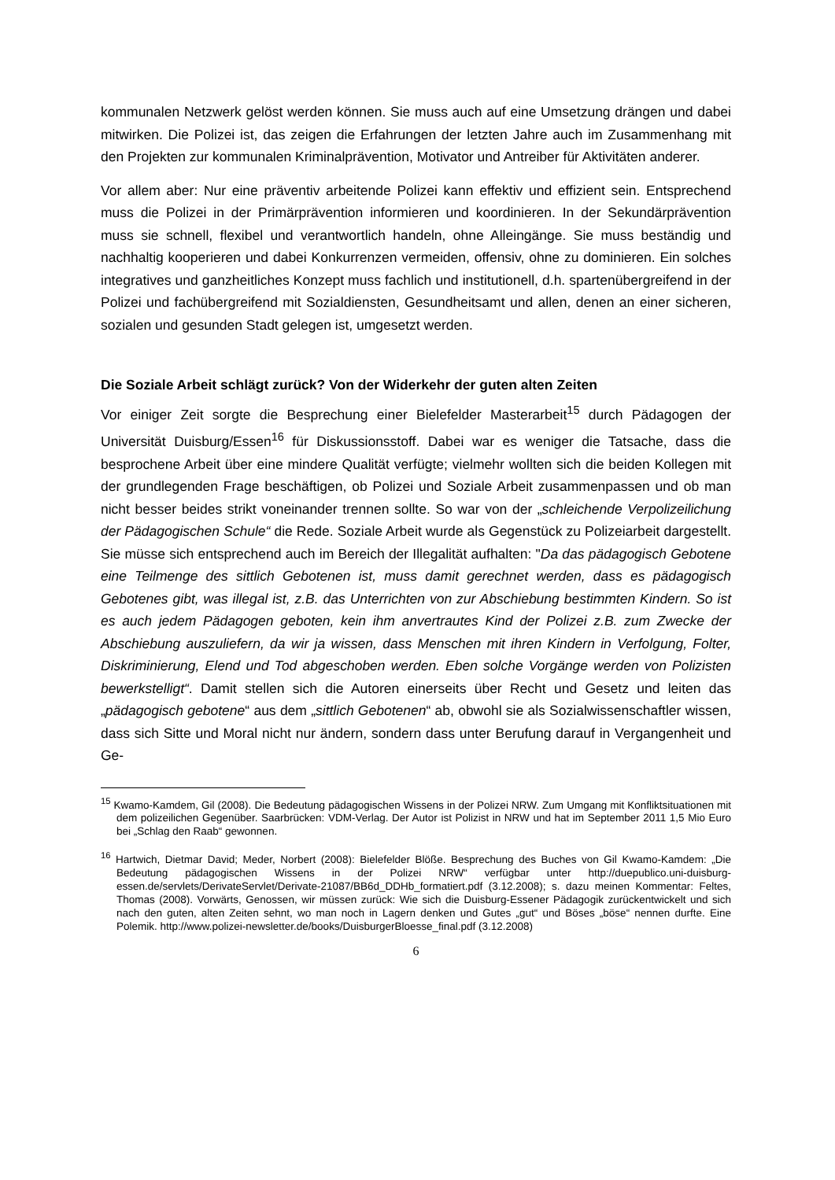kommunalen Netzwerk gelöst werden können. Sie muss auch auf eine Umsetzung drängen und dabei mitwirken. Die Polizei ist, das zeigen die Erfahrungen der letzten Jahre auch im Zusammenhang mit den Projekten zur kommunalen Kriminalprävention, Motivator und Antreiber für Aktivitäten anderer.
Vor allem aber: Nur eine präventiv arbeitende Polizei kann effektiv und effizient sein. Entsprechend muss die Polizei in der Primärprävention informieren und koordinieren. In der Sekundärprävention muss sie schnell, flexibel und verantwortlich handeln, ohne Alleingänge. Sie muss beständig und nachhaltig kooperieren und dabei Konkurrenzen vermeiden, offensiv, ohne zu dominieren. Ein solches integratives und ganzheitliches Konzept muss fachlich und institutionell, d.h. spartenübergreifend in der Polizei und fachübergreifend mit Sozialdiensten, Gesundheitsamt und allen, denen an einer sicheren, sozialen und gesunden Stadt gelegen ist, umgesetzt werden.
Die Soziale Arbeit schlägt zurück? Von der Widerkehr der guten alten Zeiten
Vor einiger Zeit sorgte die Besprechung einer Bielefelder Masterarbeit<sup>15</sup> durch Pädagogen der Universität Duisburg/Essen<sup>16</sup> für Diskussionsstoff. Dabei war es weniger die Tatsache, dass die besprochene Arbeit über eine mindere Qualität verfügte; vielmehr wollten sich die beiden Kollegen mit der grundlegenden Frage beschäftigen, ob Polizei und Soziale Arbeit zusammenpassen und ob man nicht besser beides strikt voneinander trennen sollte. So war von der „schleichende Verpolizeilichung der Pädagogischen Schule“ die Rede. Soziale Arbeit wurde als Gegenstück zu Polizeiarbeit dargestellt. Sie müsse sich entsprechend auch im Bereich der Illegalität aufhalten: "Da das pädagogisch Gebotene eine Teilmenge des sittlich Gebotenen ist, muss damit gerechnet werden, dass es pädagogisch Gebotenes gibt, was illegal ist, z.B. das Unterrichten von zur Abschiebung bestimmten Kindern. So ist es auch jedem Pädagogen geboten, kein ihm anvertrautes Kind der Polizei z.B. zum Zwecke der Abschiebung auszuliefern, da wir ja wissen, dass Menschen mit ihren Kindern in Verfolgung, Folter, Diskriminierung, Elend und Tod abgeschoben werden. Eben solche Vorgänge werden von Polizisten bewerkstelligt“. Damit stellen sich die Autoren einerseits über Recht und Gesetz und leiten das „pädagogisch gebotene“ aus dem „sittlich Gebotenen“ ab, obwohl sie als Sozialwissenschaftler wissen, dass sich Sitte und Moral nicht nur ändern, sondern dass unter Berufung darauf in Vergangenheit und Ge-
<sup>15</sup> Kwamo-Kamdem, Gil (2008). Die Bedeutung pädagogischen Wissens in der Polizei NRW. Zum Umgang mit Konfliktsituationen mit dem polizeilichen Gegenüber. Saarbrücken: VDM-Verlag. Der Autor ist Polizist in NRW und hat im September 2011 1,5 Mio Euro bei „Schlag den Raab“ gewonnen.
<sup>16</sup> Hartwich, Dietmar David; Meder, Norbert (2008): Bielefelder Blöße. Besprechung des Buches von Gil Kwamo-Kamdem: „Die Bedeutung pädagogischen Wissens in der Polizei NRW“ verfügbar unter http://duepublico.uni-duisburg-essen.de/servlets/DerivateServlet/Derivate-21087/BB6d_DDHb_formatiert.pdf (3.12.2008); s. dazu meinen Kommentar: Feltes, Thomas (2008). Vorwärts, Genossen, wir müssen zurück: Wie sich die Duisburg-Essener Pädagogik zurückentwickelt und sich nach den guten, alten Zeiten sehnt, wo man noch in Lagern denken und Gutes „gut“ und Böses „böse“ nennen durfte. Eine Polemik. http://www.polizei-newsletter.de/books/DuisburgerBloesse_final.pdf (3.12.2008)
6